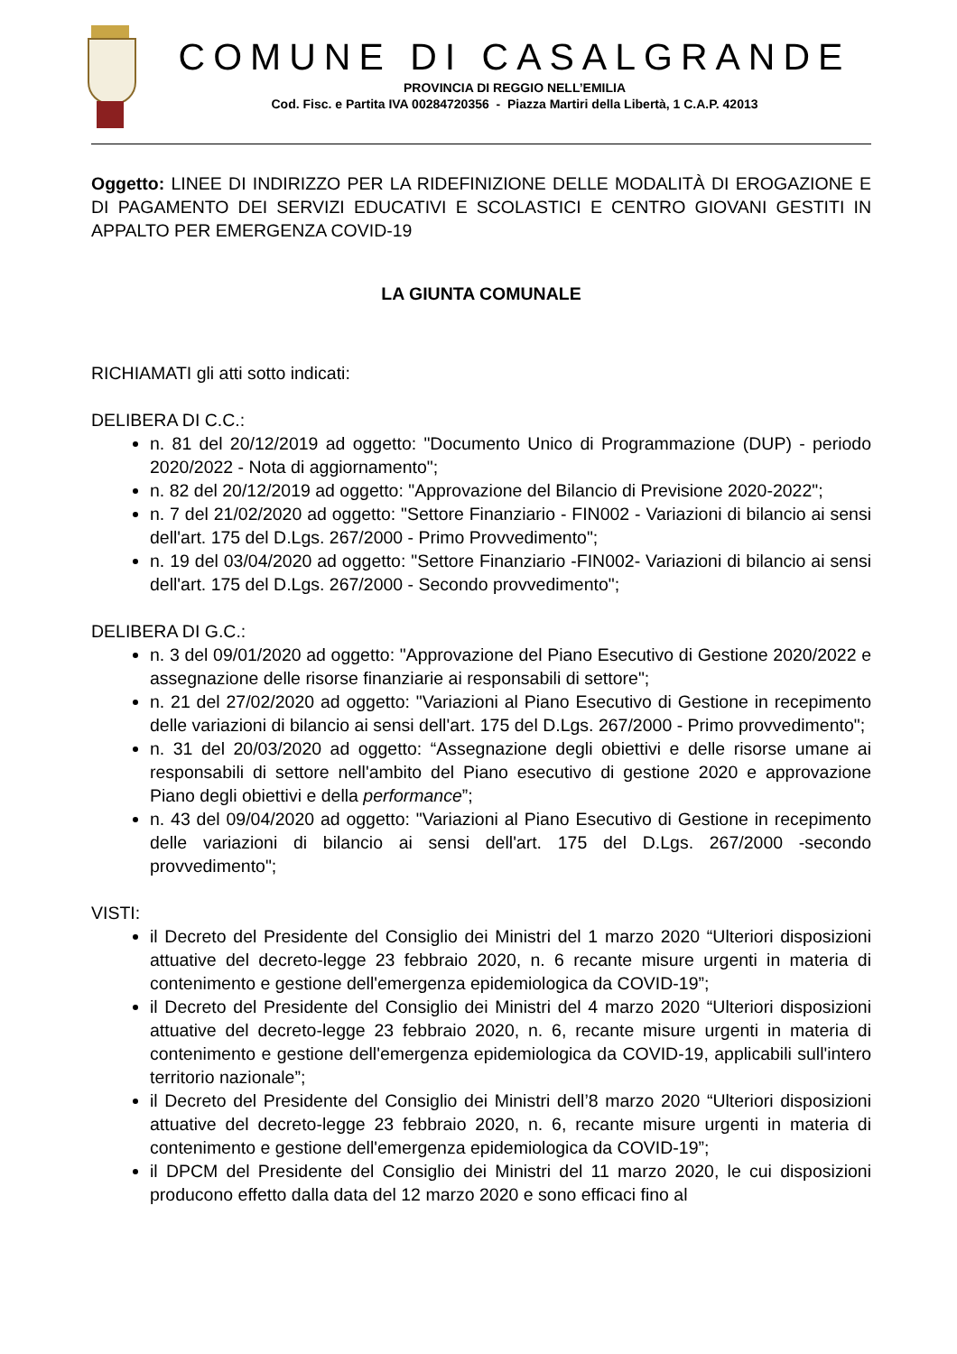COMUNE DI CASALGRANDE
PROVINCIA DI REGGIO NELL’EMILIA
Cod. Fisc. e Partita IVA 00284720356 - Piazza Martiri della Libertà, 1 C.A.P. 42013
Oggetto: LINEE DI INDIRIZZO PER LA RIDEFINIZIONE DELLE MODALITÀ DI EROGAZIONE E DI PAGAMENTO DEI SERVIZI EDUCATIVI E SCOLASTICI E CENTRO GIOVANI GESTITI IN APPALTO PER EMERGENZA COVID-19
LA GIUNTA COMUNALE
RICHIAMATI gli atti sotto indicati:
DELIBERA DI C.C.:
n. 81 del 20/12/2019 ad oggetto: "Documento Unico di Programmazione (DUP) - periodo 2020/2022 - Nota di aggiornamento";
n. 82 del 20/12/2019 ad oggetto: "Approvazione del Bilancio di Previsione 2020-2022";
n. 7 del 21/02/2020 ad oggetto: "Settore Finanziario - FIN002 - Variazioni di bilancio ai sensi dell'art. 175 del D.Lgs. 267/2000 - Primo Provvedimento";
n. 19 del 03/04/2020 ad oggetto: "Settore Finanziario -FIN002- Variazioni di bilancio ai sensi dell'art. 175 del D.Lgs. 267/2000 - Secondo provvedimento";
DELIBERA DI G.C.:
n. 3 del 09/01/2020 ad oggetto: "Approvazione del Piano Esecutivo di Gestione 2020/2022 e assegnazione delle risorse finanziarie ai responsabili di settore";
n. 21 del 27/02/2020 ad oggetto: "Variazioni al Piano Esecutivo di Gestione in recepimento delle variazioni di bilancio ai sensi dell'art. 175 del D.Lgs. 267/2000 - Primo provvedimento";
n. 31 del 20/03/2020 ad oggetto: “Assegnazione degli obiettivi e delle risorse umane ai responsabili di settore nell'ambito del Piano esecutivo di gestione 2020 e approvazione Piano degli obiettivi e della performance”;
n. 43 del 09/04/2020 ad oggetto: "Variazioni al Piano Esecutivo di Gestione in recepimento delle variazioni di bilancio ai sensi dell'art. 175 del D.Lgs. 267/2000 -secondo provvedimento";
VISTI:
il Decreto del Presidente del Consiglio dei Ministri del 1 marzo 2020 “Ulteriori disposizioni attuative del decreto-legge 23 febbraio 2020, n. 6 recante misure urgenti in materia di contenimento e gestione dell'emergenza epidemiologica da COVID-19”;
il Decreto del Presidente del Consiglio dei Ministri del 4 marzo 2020 “Ulteriori disposizioni attuative del decreto-legge 23 febbraio 2020, n. 6, recante misure urgenti in materia di contenimento e gestione dell'emergenza epidemiologica da COVID-19, applicabili sull'intero territorio nazionale”;
il Decreto del Presidente del Consiglio dei Ministri dell’8 marzo 2020 “Ulteriori disposizioni attuative del decreto-legge 23 febbraio 2020, n. 6, recante misure urgenti in materia di contenimento e gestione dell'emergenza epidemiologica da COVID-19”;
il DPCM del Presidente del Consiglio dei Ministri del 11 marzo 2020, le cui disposizioni producono effetto dalla data del 12 marzo 2020 e sono efficaci fino al